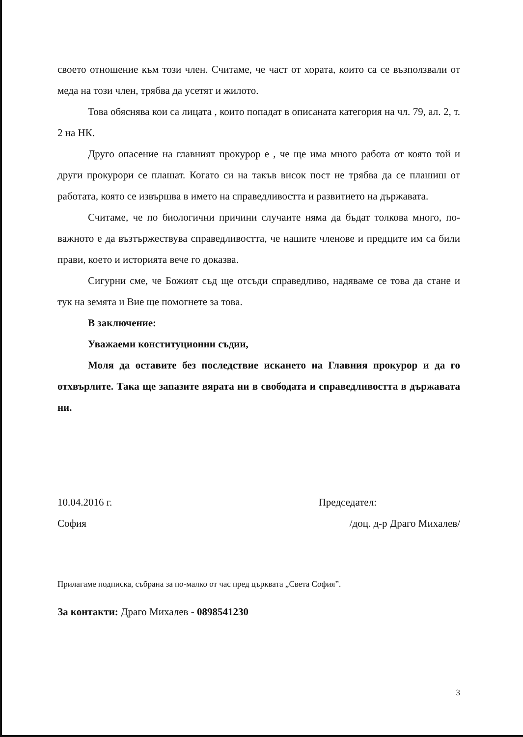своето отношение към този член. Считаме, че част от хората, които са се възползвали от меда на този член, трябва да усетят и жилото.
Това обяснява кои са лицата , които попадат в описаната категория на чл. 79, ал. 2, т. 2 на НК.
Друго опасение на главният прокурор е , че ще има много работа от която той и други прокурори се плашат. Когато си на такъв висок пост не трябва да се плашиш от работата, която се извършва в името на справедливостта и развитието на държавата.
Считаме, че по биологични причини случаите няма да бъдат толкова много, по- важното е да възтържествува справедливостта, че нашите членове и предците им са били прави, което и историята вече го доказва.
Сигурни сме, че Божият съд ще отсъди справедливо, надяваме се това да стане и тук на земята и Вие ще помогнете за това.
В заключение:
Уважаеми конституционни съдии,
Моля да оставите без последствие искането на Главния прокурор и да го отхвърлите. Така ще запазите вярата ни в свободата и справедливостта в държавата ни.
10.04.2016 г. Председател:
София /доц. д-р Драго Михалев/
Прилагаме подписка, събрана за по-малко от час пред църквата „Света София”.
За контакти: Драго Михалев - 0898541230
3